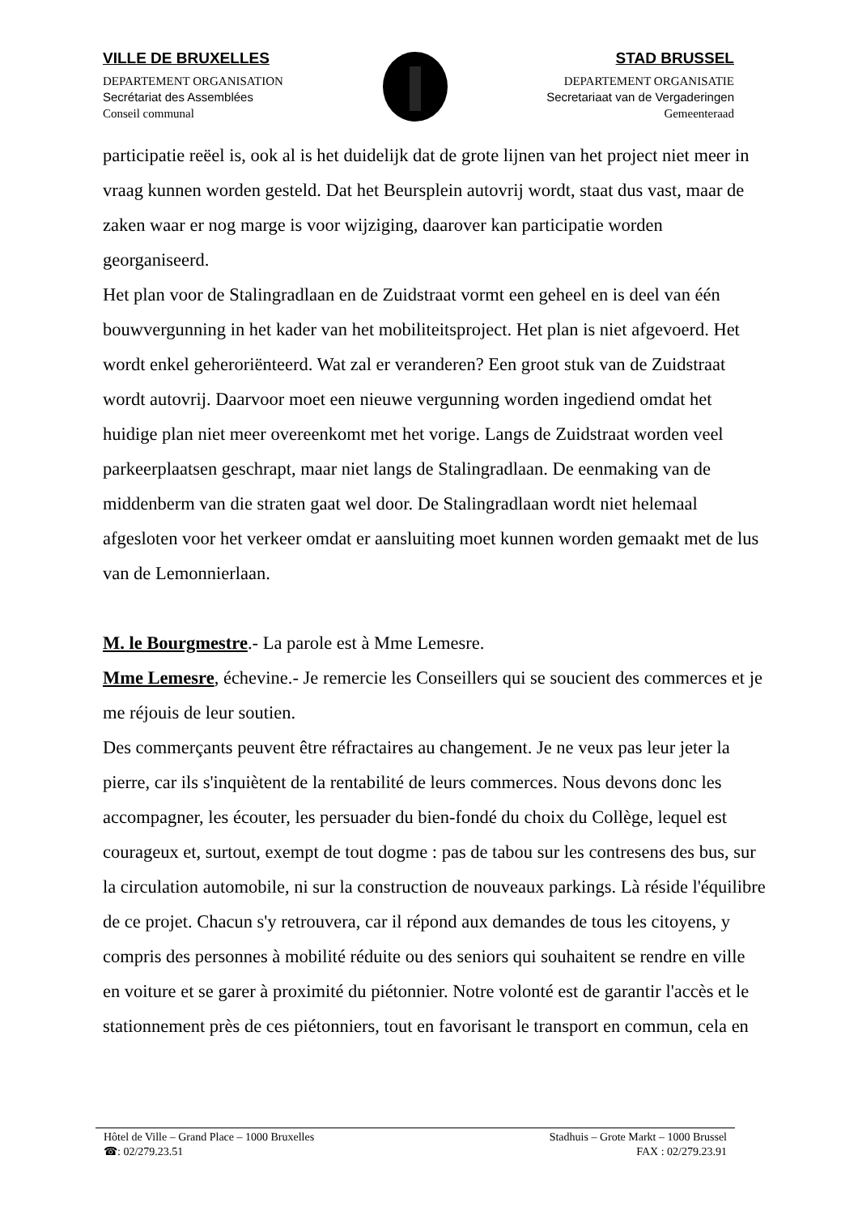VILLE DE BRUXELLES
DEPARTEMENT ORGANISATION
Secrétariat des Assemblées
Conseil communal
STAD BRUSSEL
DEPARTEMENT ORGANISATIE
Secretariaat van de Vergaderingen
Gemeenteraad
participatie reëel is, ook al is het duidelijk dat de grote lijnen van het project niet meer in vraag kunnen worden gesteld. Dat het Beursplein autovrij wordt, staat dus vast, maar de zaken waar er nog marge is voor wijziging, daarover kan participatie worden georganiseerd.
Het plan voor de Stalingradlaan en de Zuidstraat vormt een geheel en is deel van één bouwvergunning in het kader van het mobiliteitsproject. Het plan is niet afgevoerd. Het wordt enkel geheroriënteerd. Wat zal er veranderen? Een groot stuk van de Zuidstraat wordt autovrij. Daarvoor moet een nieuwe vergunning worden ingediend omdat het huidige plan niet meer overeenkomt met het vorige. Langs de Zuidstraat worden veel parkeerplaatsen geschrapt, maar niet langs de Stalingradlaan. De eenmaking van de middenberm van die straten gaat wel door. De Stalingradlaan wordt niet helemaal afgesloten voor het verkeer omdat er aansluiting moet kunnen worden gemaakt met de lus van de Lemonnierlaan.
M. le Bourgmestre.- La parole est à Mme Lemesre.
Mme Lemesre, échevine.- Je remercie les Conseillers qui se soucient des commerces et je me réjouis de leur soutien.
Des commerçants peuvent être réfractaires au changement. Je ne veux pas leur jeter la pierre, car ils s'inquiètent de la rentabilité de leurs commerces. Nous devons donc les accompagner, les écouter, les persuader du bien-fondé du choix du Collège, lequel est courageux et, surtout, exempt de tout dogme : pas de tabou sur les contresens des bus, sur la circulation automobile, ni sur la construction de nouveaux parkings. Là réside l'équilibre de ce projet. Chacun s'y retrouvera, car il répond aux demandes de tous les citoyens, y compris des personnes à mobilité réduite ou des seniors qui souhaitent se rendre en ville en voiture et se garer à proximité du piétonnier. Notre volonté est de garantir l'accès et le stationnement près de ces piétonniers, tout en favorisant le transport en commun, cela en
Hôtel de Ville – Grand Place – 1000 Bruxelles Stadhuis – Grote Markt – 1000 Brussel
☎: 02/279.23.51 FAX : 02/279.23.91